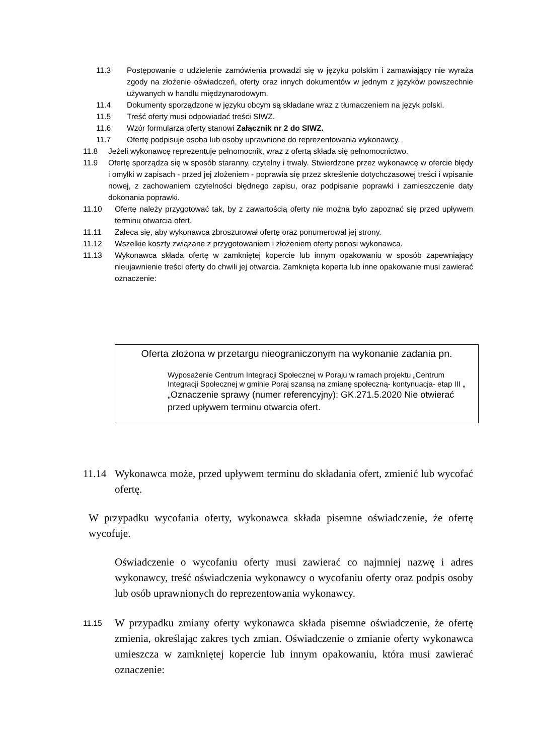11.3 Postępowanie o udzielenie zamówienia prowadzi się w języku polskim i zamawiający nie wyraża zgody na złożenie oświadczeń, oferty oraz innych dokumentów w jednym z języków powszechnie używanych w handlu międzynarodowym.
11.4 Dokumenty sporządzone w języku obcym są składane wraz z tłumaczeniem na język polski.
11.5 Treść oferty musi odpowiadać treści SIWZ.
11.6 Wzór formularza oferty stanowi Załącznik nr 2 do SIWZ.
11.7 Ofertę podpisuje osoba lub osoby uprawnione do reprezentowania wykonawcy.
11.8 Jeżeli wykonawcę reprezentuje pełnomocnik, wraz z ofertą składa się pełnomocnictwo.
11.9 Ofertę sporządza się w sposób staranny, czytelny i trwały. Stwierdzone przez wykonawcę w ofercie błędy i omyłki w zapisach - przed jej złożeniem - poprawia się przez skreślenie dotychczasowej treści i wpisanie nowej, z zachowaniem czytelności błędnego zapisu, oraz podpisanie poprawki i zamieszczenie daty dokonania poprawki.
11.10 Ofertę należy przygotować tak, by z zawartością oferty nie można było zapoznać się przed upływem terminu otwarcia ofert.
11.11 Zaleca się, aby wykonawca zbroszurował ofertę oraz ponumerował jej strony.
11.12 Wszelkie koszty związane z przygotowaniem i złożeniem oferty ponosi wykonawca.
11.13 Wykonawca składa ofertę w zamkniętej kopercie lub innym opakowaniu w sposób zapewniający nieujawnienie treści oferty do chwili jej otwarcia. Zamknięta koperta lub inne opakowanie musi zawierać oznaczenie:
Oferta złożona w przetargu nieograniczonym na wykonanie zadania pn.
Wyposażenie Centrum Integracji Społecznej w Poraju w ramach projektu „Centrum Integracji Społecznej w gminie Poraj szansą na zmianę społeczną- kontynuacja- etap III „
„Oznaczenie sprawy (numer referencyjny): GK.271.5.2020 Nie otwierać przed upływem terminu otwarcia ofert.
11.14 Wykonawca może, przed upływem terminu do składania ofert, zmienić lub wycofać ofertę.
W przypadku wycofania oferty, wykonawca składa pisemne oświadczenie, że ofertę wycofuje.
Oświadczenie o wycofaniu oferty musi zawierać co najmniej nazwę i adres wykonawcy, treść oświadczenia wykonawcy o wycofaniu oferty oraz podpis osoby lub osób uprawnionych do reprezentowania wykonawcy.
11.15 W przypadku zmiany oferty wykonawca składa pisemne oświadczenie, że ofertę zmienia, określając zakres tych zmian. Oświadczenie o zmianie oferty wykonawca umieszcza w zamkniętej kopercie lub innym opakowaniu, która musi zawierać oznaczenie: